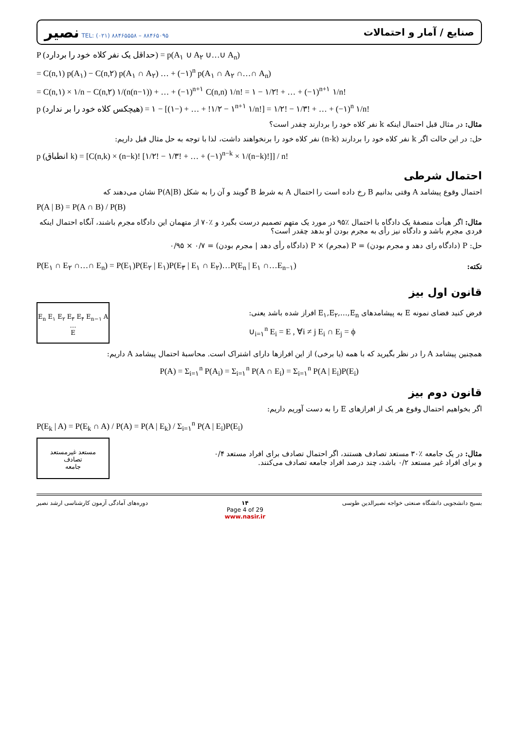نصیر TEL: (۰۲۱) ۸۸۴۶۵۵۵۸ – ۸۸۴۶۵۰۹۵
صنایع / آمار و احتمالات
P (حداقل یک نفر کلاه خود را بردارد) = p(A<sub>۱</sub> ∪ A<sub>۲</sub> ∪…∪ A<sub>n</sub>)
= C(n,۱) p(A<sub>۱</sub>) − C(n,۲) p(A<sub>۱</sub> ∩ A<sub>۲</sub>) … + (−۱)<sup>n</sup> p(A<sub>۱</sub> ∩ A<sub>۲</sub> ∩…∩ A<sub>n</sub>)
= C(n,۱) × ۱/n − C(n,۲) ۱/(n(n−۱)) + … + (−۱)<sup>n+۱</sup> C(n,n) ۱/n! = ۱ − ۱/۲! + … + (−۱)<sup>n+۱</sup> ۱/n!
p (هیچکس کلاه خود را بر ندارد) = ۱ − [۱ − ۱/۲! + … + (−۱)<sup>n+۱</sup> ۱/n!] = ۱/۲! − ۱/۳! + … + (−۱)<sup>n</sup> ۱/n!
مثال: در مثال قبل احتمال اینکه k نفر کلاه خود را بردارند چقدر است؟
حل: در این حالت اگر k نفر کلاه خود را بردارند (n-k) نفر کلاه خود را برنخواهند داشت، لذا با توجه به حل مثال قبل داریم:
p (انطباق k) = [C(n,k) × (n−k)! [۱/۲! − ۱/۳! + … + (−۱)<sup>n−k</sup> × ۱/(n−k)!]] / n!
احتمال شرطی
احتمال وقوع پیشامد A وقتی بدانیم B رخ داده است را احتمال A به شرط B گویند و آن را به شکل P(A|B) نشان می‌دهند که
P(A | B) = P(A ∩ B) / P(B)
مثال: اگر هیأت منصفهٔ یک دادگاه با احتمال ٪۹۵ در مورد یک متهم تصمیم درست بگیرد و ٪۷۰ از متهمان این دادگاه مجرم باشند، آنگاه احتمال اینکه فردی مجرم باشد و دادگاه نیز رأی به مجرم بودن او بدهد چقدر است؟
حل: P (دادگاه رای دهد و مجرم بودن) = P (مجرم) × P (دادگاه رأی دهد | مجرم بودن) = ۰/۷ × ۰/۹۵
P(E<sub>۱</sub> ∩ E<sub>۲</sub> ∩…∩ E<sub>n</sub>) = P(E<sub>۱</sub>)P(E<sub>۲</sub> | E<sub>۱</sub>)P(E<sub>۳</sub> | E<sub>۱</sub> ∩ E<sub>۲</sub>)…P(E<sub>n</sub> | E<sub>۱</sub> ∩…E<sub>n−۱</sub>)
نکته:
قانون اول بیز
E<sub>n</sub> E<sub>۱</sub> E<sub>۲</sub> E<sub>۳</sub> E<sub>۴</sub> E<sub>n−۱</sub> A …
E
فرض کنید فضای نمونه E به پیشامدهای E<sub>۱</sub>,E<sub>۲</sub>,…,E<sub>n</sub> افراز شده باشد یعنی:
∪<sub>i=۱</sub><sup>n</sup> E<sub>i</sub> = E , ∀i ≠ j E<sub>i</sub> ∩ E<sub>j</sub> = ϕ
همچنین پیشامد A را در نظر بگیرید که با همه (یا برخی) از این افرازها دارای اشتراک است. محاسبهٔ احتمال پیشامد A داریم:
P(A) = Σ<sub>i=۱</sub><sup>n</sup> P(A<sub>i</sub>) = Σ<sub>i=۱</sub><sup>n</sup> P(A ∩ E<sub>i</sub>) = Σ<sub>i=۱</sub><sup>n</sup> P(A | E<sub>i</sub>)P(E<sub>i</sub>)
قانون دوم بیز
اگر بخواهیم احتمال وقوع هر یک از افرازهای E را به دست آوریم داریم:
P(E<sub>k</sub> | A) = P(E<sub>k</sub> ∩ A) / P(A) = P(A | E<sub>k</sub>) / Σ<sub>i=۱</sub><sup>n</sup> P(A | E<sub>i</sub>)P(E<sub>i</sub>)
مستعد غیرمستعد
تصادف
جامعه
مثال: در یک جامعه ٪۳۰ مستعد تصادف هستند، اگر احتمال تصادف برای افراد مستعد ۰/۴ و برای افراد غیر مستعد ۰/۲ باشد، چند درصد افراد جامعه تصادف می‌کنند.
دوره‌های آمادگی آزمون کارشناسی ارشد نصیر ۱۴
Page 4 of 29
www.nasir.ir بسیج دانشجویی دانشگاه صنعتی خواجه نصیرالدین طوسی